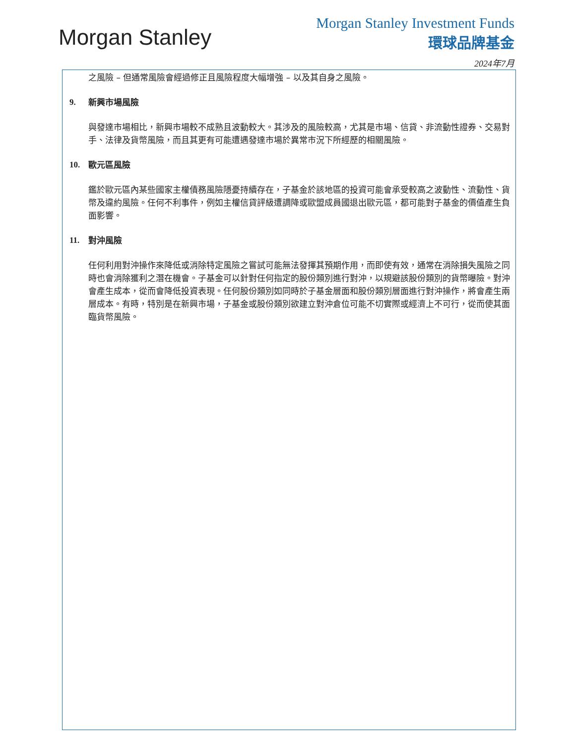Morgan Stanley
Morgan Stanley Investment Funds
環球品牌基金
2024年7月
之風險 – 但通常風險會經過修正且風險程度大幅增強 – 以及其自身之風險。
9. 新興市場風險
與發達市場相比，新興市場較不成熟且波動較大。其涉及的風險較高，尤其是市場、信貸、非流動性證券、交易對手、法律及貨幣風險，而且其更有可能遭遇發達市場於異常市況下所經歷的相關風險。
10. 歐元區風險
鑑於歐元區內某些國家主權債務風險隱憂持續存在，子基金於該地區的投資可能會承受較高之波動性、流動性、貨幣及違約風險。任何不利事件，例如主權信貸評級遭調降或歐盟成員國退出歐元區，都可能對子基金的價值產生負面影響。
11. 對沖風險
任何利用對沖操作來降低或消除特定風險之嘗試可能無法發揮其預期作用，而即使有效，通常在消除損失風險之同時也會消除獲利之潛在機會。子基金可以針對任何指定的股份類別進行對沖，以規避該股份類別的貨幣曝險。對沖會產生成本，從而會降低投資表現。任何股份類別如同時於子基金層面和股份類別層面進行對沖操作，將會產生兩層成本。有時，特別是在新興市場，子基金或股份類別欲建立對沖倉位可能不切實際或經濟上不可行，從而使其面臨貨幣風險。